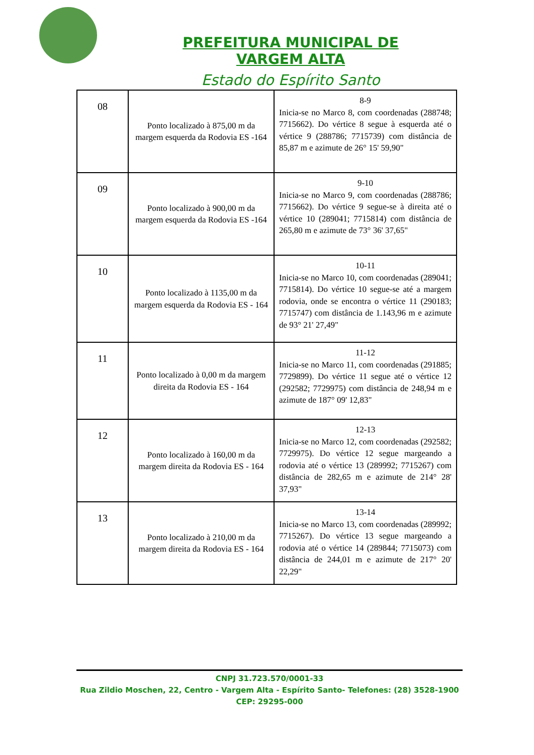PREFEITURA MUNICIPAL DE VARGEM ALTA
Estado do Espírito Santo
| 08 | Ponto localizado à 875,00 m da margem esquerda da Rodovia ES -164 | 8-9 Inicia-se no Marco 8, com coordenadas (288748; 7715662). Do vértice 8 segue à esquerda até o vértice 9 (288786; 7715739) com distância de 85,87 m e azimute de 26° 15' 59,90" |
| 09 | Ponto localizado à 900,00 m da margem esquerda da Rodovia ES -164 | 9-10 Inicia-se no Marco 9, com coordenadas (288786; 7715662). Do vértice 9 segue-se à direita até o vértice 10 (289041; 7715814) com distância de 265,80 m e azimute de 73° 36' 37,65" |
| 10 | Ponto localizado à 1135,00 m da margem esquerda da Rodovia ES - 164 | 10-11 Inicia-se no Marco 10, com coordenadas (289041; 7715814). Do vértice 10 segue-se até a margem rodovia, onde se encontra o vértice 11 (290183; 7715747) com distância de 1.143,96 m e azimute de 93° 21' 27,49" |
| 11 | Ponto localizado à 0,00 m da margem direita da Rodovia ES - 164 | 11-12 Inicia-se no Marco 11, com coordenadas (291885; 7729899). Do vértice 11 segue até o vértice 12 (292582; 7729975) com distância de 248,94 m e azimute de 187° 09' 12,83" |
| 12 | Ponto localizado à 160,00 m da margem direita da Rodovia ES - 164 | 12-13 Inicia-se no Marco 12, com coordenadas (292582; 7729975). Do vértice 12 segue margeando a rodovia até o vértice 13 (289992; 7715267) com distância de 282,65 m e azimute de 214° 28' 37,93" |
| 13 | Ponto localizado à 210,00 m da margem direita da Rodovia ES - 164 | 13-14 Inicia-se no Marco 13, com coordenadas (289992; 7715267). Do vértice 13 segue margeando a rodovia até o vértice 14 (289844; 7715073) com distância de 244,01 m e azimute de 217° 20' 22,29" |
CNPJ 31.723.570/0001-33
Rua Zildio Moschen, 22, Centro - Vargem Alta - Espírito Santo- Telefones: (28) 3528-1900
CEP: 29295-000